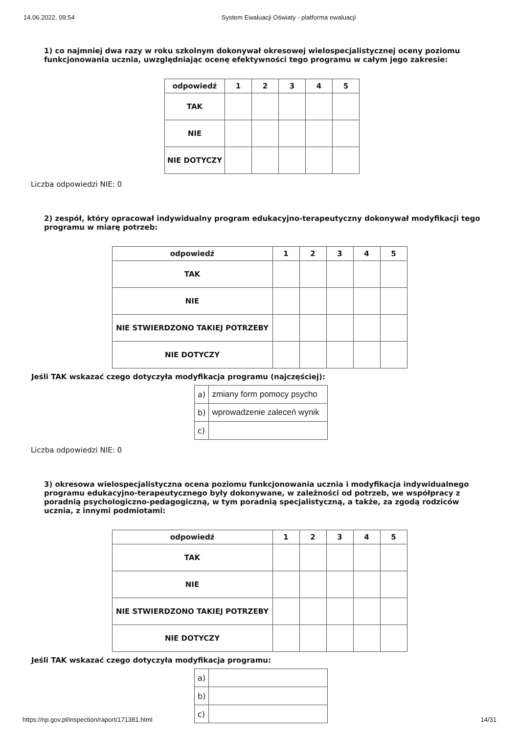14.06.2022, 09:54 System Ewaluacji Oświaty - platforma ewaluacji
1) co najmniej dwa razy w roku szkolnym dokonywał okresowej wielospecjalistycznej oceny poziomu funkcjonowania ucznia, uwzględniając ocenę efektywności tego programu w całym jego zakresie:
| odpowiedź | 1 | 2 | 3 | 4 | 5 |
| --- | --- | --- | --- | --- | --- |
| TAK | | | | | |
| NIE | | | | | |
| NIE DOTYCZY | | | | | |
Liczba odpowiedzi NIE: 0
2) zespół, który opracował indywidualny program edukacyjno-terapeutyczny dokonywał modyfikacji tego programu w miarę potrzeb:
| odpowiedź | 1 | 2 | 3 | 4 | 5 |
| --- | --- | --- | --- | --- | --- |
| TAK | | | | | |
| NIE | | | | | |
| NIE STWIERDZONO TAKIEJ POTRZEBY | | | | | |
| NIE DOTYCZY | | | | | |
Jeśli TAK wskazać czego dotyczyła modyfikacja programu (najczęściej):
| a) | zmiany form pomocy psycho |
| b) | wprowadzenie zaleceń wynik |
| c) | |
Liczba odpowiedzi NIE: 0
3) okresowa wielospecjalistyczna ocena poziomu funkcjonowania ucznia i modyfikacja indywidualnego programu edukacyjno-terapeutycznego były dokonywane, w zależności od potrzeb, we współpracy z poradnią psychologiczno-pedagogiczną, w tym poradnią specjalistyczną, a także, za zgodą rodziców ucznia, z innymi podmiotami:
| odpowiedź | 1 | 2 | 3 | 4 | 5 |
| --- | --- | --- | --- | --- | --- |
| TAK | | | | | |
| NIE | | | | | |
| NIE STWIERDZONO TAKIEJ POTRZEBY | | | | | |
| NIE DOTYCZY | | | | | |
Jeśli TAK wskazać czego dotyczyła modyfikacja programu:
| a) | |
| b) | |
| c) | |
https://np.gov.pl/inspection/raport/171381.html 14/31